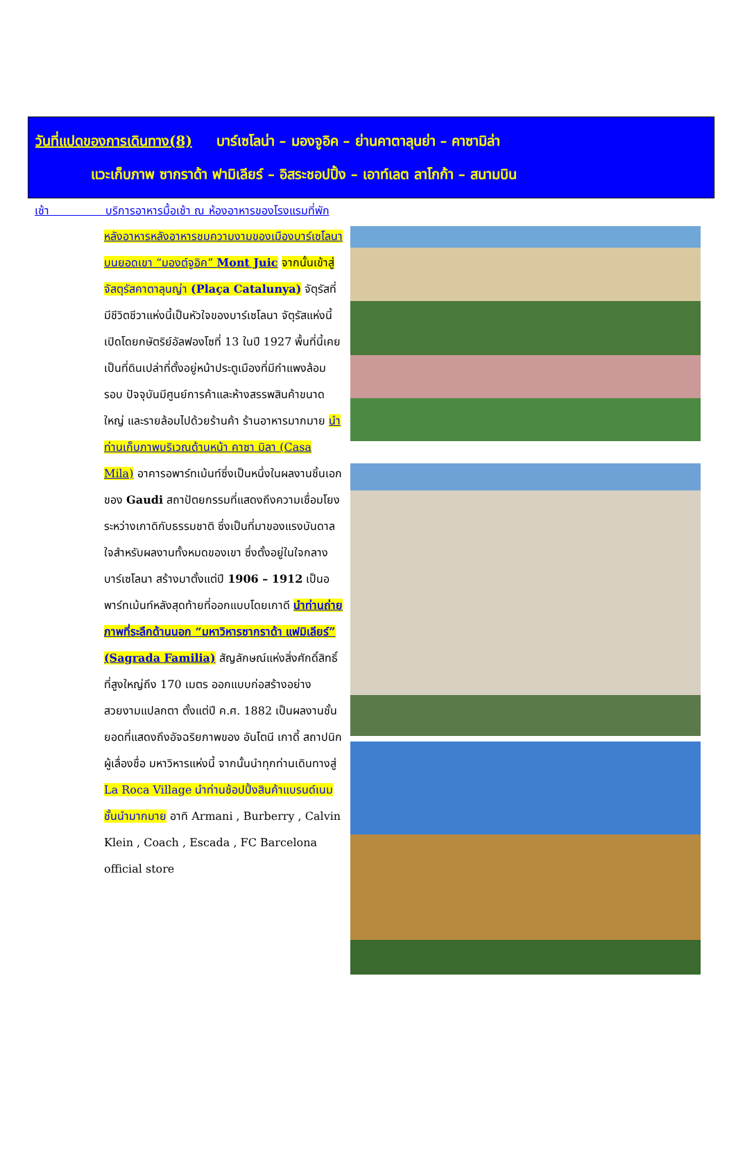วันที่แปดของการเดินทาง(8) บาร์เซโลน่า – มองจูอิค – ย่านคาตาลุนย่า – คาซามิล่า
แวะเก็บภาพ ซากราด้า ฟามิเลียร์ – อิสระชอปปิ้ง – เอาท์เลต ลาโกก้า – สนามบิน
เช้า บริการอาหารมื้อเช้า ณ ห้องอาหารของโรงแรมที่พัก
หลังอาหารหลังอาหารชมความงามของเมืองบาร์เซโลนา บนยอดเขา “มองต์จูอิค” Mont Juic จากนั้นเข้าสู่ จัสตุรัสคาตาลุนญ่า (Plaça Catalunya) จัตุรัสที่มีชีวิตชีวาแห่งนี้เป็นหัวใจของบาร์เซโลนา จัตุรัสแห่งนี้เปิดโดยกษัตริย์อัลฟองโซที่ 13 ในปี 1927 พื้นที่นี้เคยเป็นที่ดินเปล่าที่ตั้งอยู่หน้าประตูเมืองที่มีกำแพงล้อมรอบ ปัจจุบันมีศูนย์การค้าและห้างสรรพสินค้าขนาดใหญ่ และรายล้อมไปด้วยร้านค้า ร้านอาหารมากมาย นำท่านเก็บภาพบริเวณด้านหน้า คาซา มิลา (Casa Mila) อาคารอพาร์ทเม้นท์ซึ่งเป็นหนึ่งในผลงานชิ้นเอกของ Gaudi สถาปัตยกรรมที่แสดงถึงความเชื่อมโยงระหว่างเกาดิกับธรรมชาติ ซึ่งเป็นที่มาของแรงบันดาลใจสำหรับผลงานทั้งหมดของเขา ซึ่งตั้งอยู่ในใจกลางบาร์เซโลนา สร้างมาตั้งแต่ปี 1906 – 1912 เป็นอพาร์ทเม้นท์หลังสุดท้ายที่ออกแบบโดยเกาดี นำท่านถ่ายภาพที่ระลึกด้านนอก “มหาวิหารซากราด้า แฟมิเลียร์” (Sagrada Familia) สัญลักษณ์แห่งสิ่งศักดิ์สิทธิ์ที่สูงใหญ่ถึง 170 เมตร ออกแบบก่อสร้างอย่างสวยงามแปลกตา ตั้งแต่ปี ค.ศ. 1882 เป็นผลงานชั้นยอดที่แสดงถึงอัจฉริยภาพของ อันโตนี เกาดี้ สถาปนิกผู้เลื่องชื่อ มหาวิหารแห่งนี้ จากนั้นนำทุกท่านเดินทางสู่ La Roca Village นำท่านช้อปปิ้งสินค้าแบรนด์เนมชั้นนำมากมาย อาทิ Armani , Burberry , Calvin Klein , Coach , Escada , FC Barcelona official store